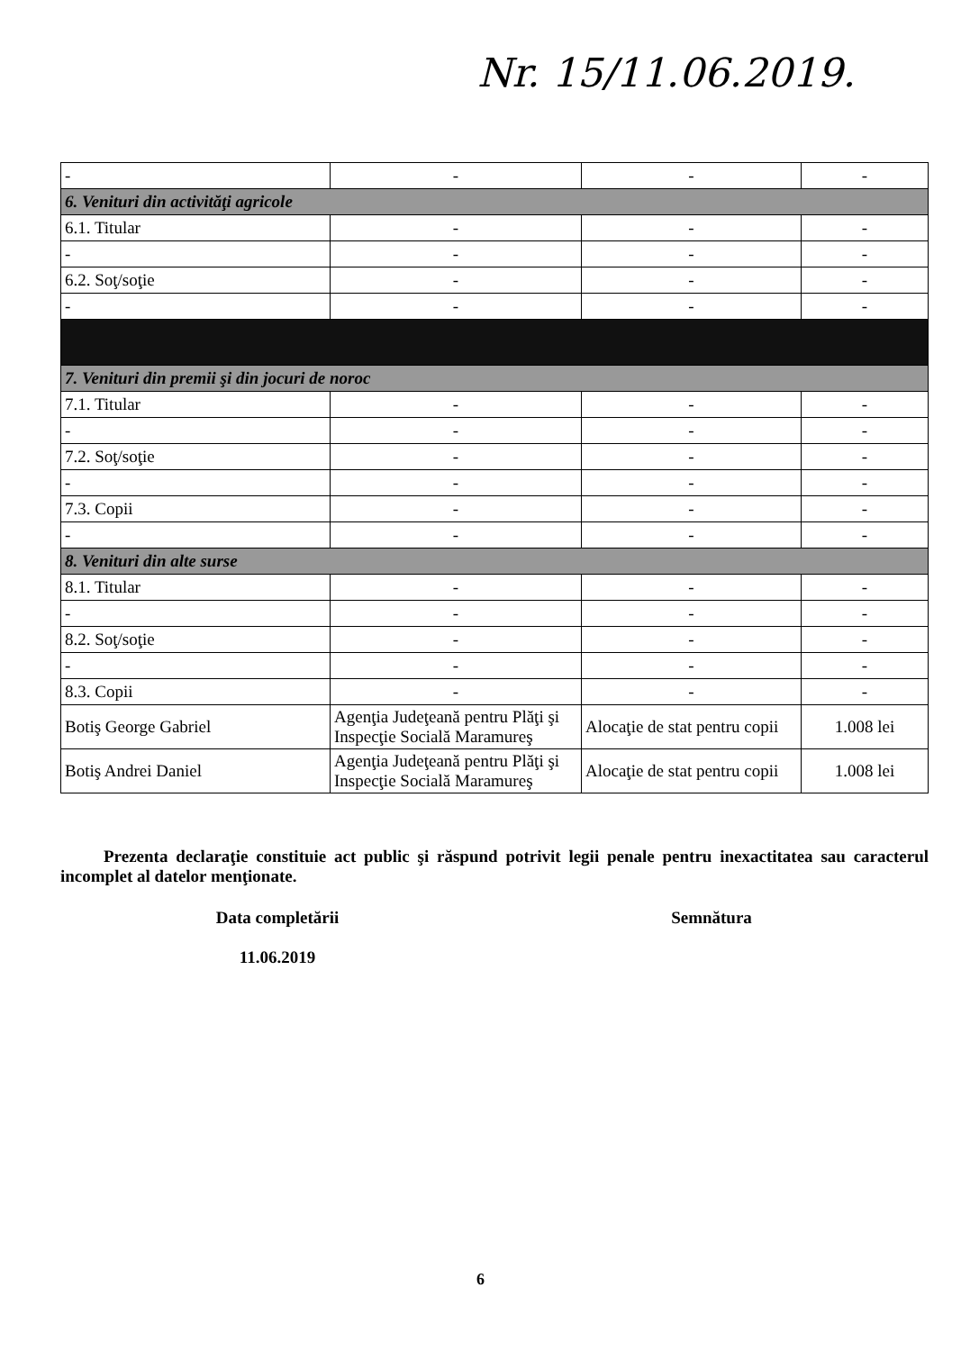Nr. 15/11.06.2019.
| - | - | - | - |
| 6. Venituri din activităţi agricole | | | |
| 6.1. Titular | - | - | - |
| - | - | - | - |
| 6.2. Soţ/soţie | - | - | - |
| - | - | - | - |
| 7. Venituri din premii şi din jocuri de noroc | | | |
| 7.1. Titular | - | - | - |
| - | - | - | - |
| 7.2. Soţ/soţie | - | - | - |
| - | - | - | - |
| 7.3. Copii | - | - | - |
| - | - | - | - |
| 8. Venituri din alte surse | | | |
| 8.1. Titular | - | - | - |
| - | - | - | - |
| 8.2. Soţ/soţie | - | - | - |
| - | - | - | - |
| 8.3. Copii | - | - | - |
| Botiş George Gabriel | Agenţia Judeţeană pentru Plăţi şi Inspecţie Socială Maramureş | Alocaţie de stat pentru copii | 1.008 lei |
| Botiş Andrei Daniel | Agenţia Judeţeană pentru Plăţi şi Inspecţie Socială Maramureş | Alocaţie de stat pentru copii | 1.008 lei |
Prezenta declaraţie constituie act public şi răspund potrivit legii penale pentru inexactitatea sau caracterul incomplet al datelor menţionate.
Data completării
11.06.2019
Semnătura
6